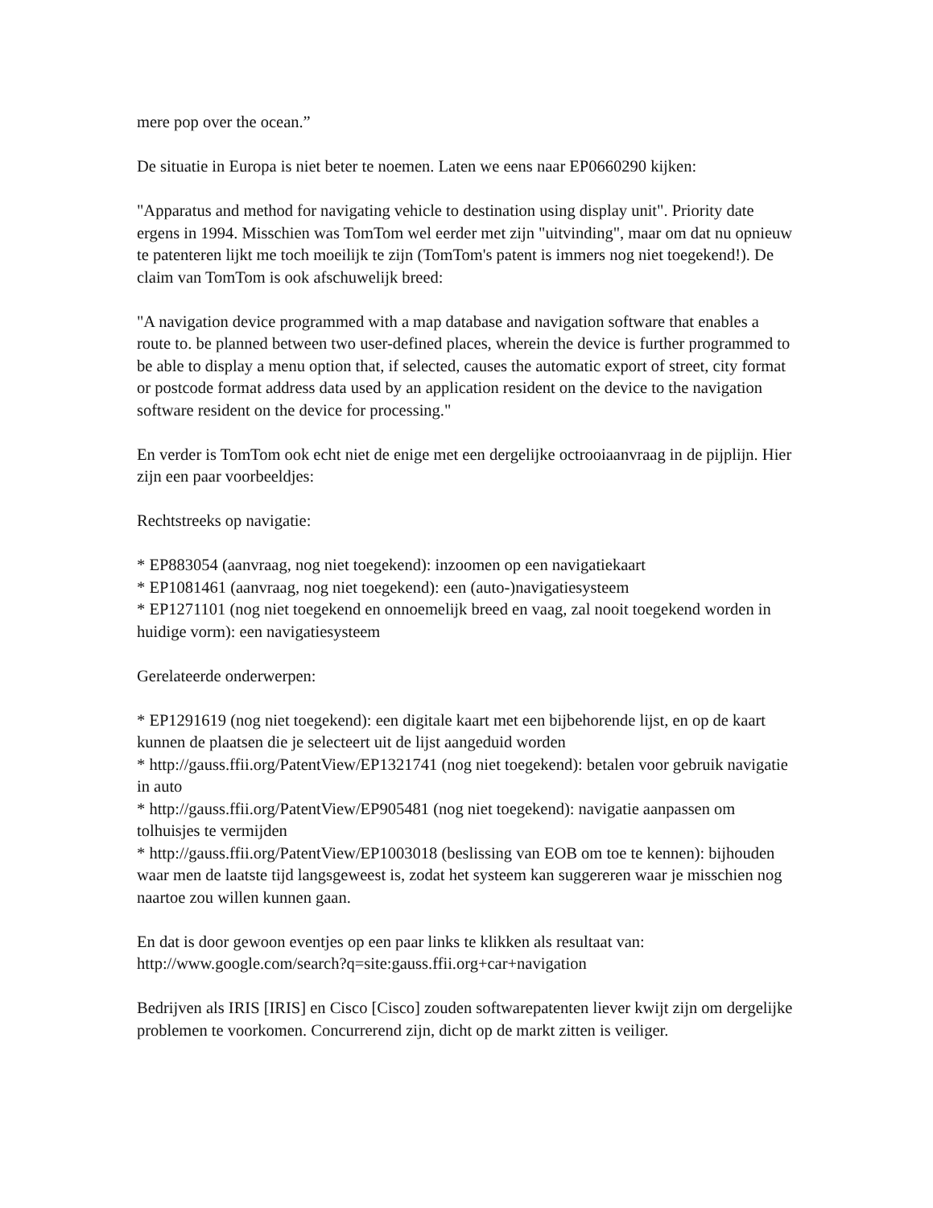mere pop over the ocean.”
De situatie in Europa is niet beter te noemen. Laten we eens naar EP0660290 kijken:
"Apparatus and method for navigating vehicle to destination using display unit". Priority date ergens in 1994. Misschien was TomTom wel eerder met zijn "uitvinding", maar om dat nu opnieuw te patenteren lijkt me toch moeilijk te zijn (TomTom's patent is immers nog niet toegekend!). De claim van TomTom is ook afschuwelijk breed:
"A navigation device programmed with a map database and navigation software that enables a route to. be planned between two user-defined places, wherein the device is further programmed to be able to display a menu option that, if selected, causes the automatic export of street, city format or postcode format address data used by an application resident on the device to the navigation software resident on the device for processing."
En verder is TomTom ook echt niet de enige met een dergelijke octrooiaanvraag in de pijplijn. Hier zijn een paar voorbeeldjes:
Rechtstreeks op navigatie:
* EP883054 (aanvraag, nog niet toegekend): inzoomen op een navigatiekaart
* EP1081461 (aanvraag, nog niet toegekend): een (auto-)navigatiesysteem
* EP1271101 (nog niet toegekend en onnoemelijk breed en vaag, zal nooit toegekend worden in huidige vorm): een navigatiesysteem
Gerelateerde onderwerpen:
* EP1291619 (nog niet toegekend): een digitale kaart met een bijbehorende lijst, en op de kaart kunnen de plaatsen die je selecteert uit de lijst aangeduid worden
* http://gauss.ffii.org/PatentView/EP1321741 (nog niet toegekend): betalen voor gebruik navigatie in auto
* http://gauss.ffii.org/PatentView/EP905481 (nog niet toegekend): navigatie aanpassen om tolhuisjes te vermijden
* http://gauss.ffii.org/PatentView/EP1003018 (beslissing van EOB om toe te kennen): bijhouden waar men de laatste tijd langsgeweest is, zodat het systeem kan suggereren waar je misschien nog naartoe zou willen kunnen gaan.
En dat is door gewoon eventjes op een paar links te klikken als resultaat van: http://www.google.com/search?q=site:gauss.ffii.org+car+navigation
Bedrijven als IRIS [IRIS] en Cisco [Cisco] zouden softwarepatenten liever kwijt zijn om dergelijke problemen te voorkomen. Concurrerend zijn, dicht op de markt zitten is veiliger.